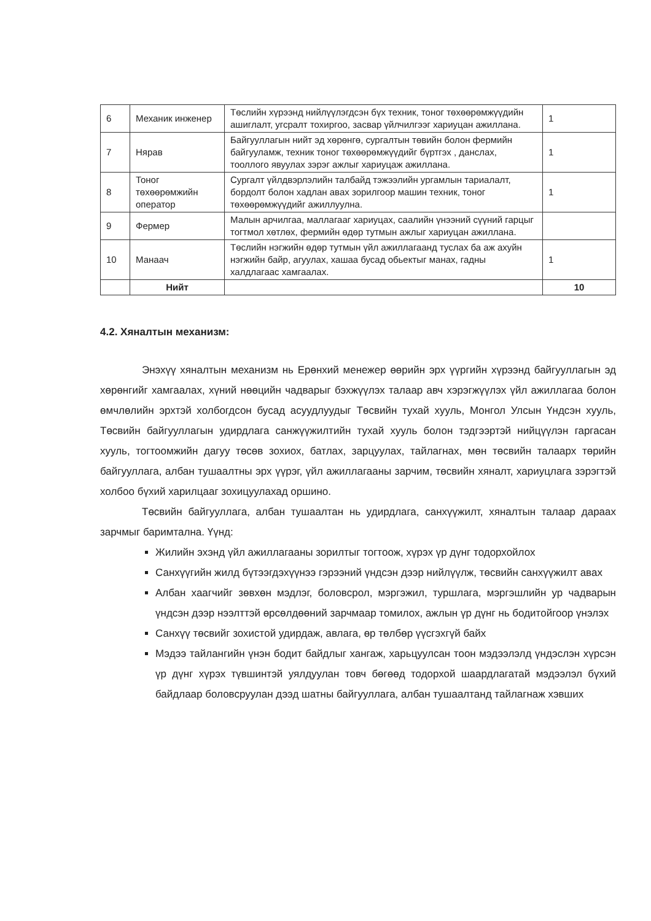| 6 | Механик инженер | Төслийн хүрээнд нийлүүлэгдсэн бүх техник, тоног төхөөрөмжүүдийн ашиглалт, угсралт тохиргоо, засвар үйлчилгээг хариуцан ажиллана. | 1 |
| 7 | Нярав | Байгууллагын нийт эд хөрөнгө, сургалтын төвийн болон фермийн байгууламж, техник тоног төхөөрөмжүүдийг бүртгэх , данслах, тооллого явуулах зэрэг ажлыг хариуцаж ажиллана. | 1 |
| 8 | Тоног төхөөрөмжийн оператор | Сургалт үйлдвэрлэлийн талбайд тэжээлийн ургамлын тариалалт, бордолт болон хадлан авах зорилгоор машин техник, тоног төхөөрөмжүүдийг ажиллуулна. | 1 |
| 9 | Фермер | Малын арчилгаа, маллагааг хариуцах, саалийн үнээний сүүний гарцыг тогтмол хөтлөх, фермийн өдөр тутмын ажлыг хариуцан ажиллана. | |
| 10 | Манаач | Төслийн нэгжийн өдөр тутмын үйл ажиллагаанд туслах ба аж ахуйн нэгжийн байр, агуулах, хашаа бусад обьектыг манах, гадны халдлагаас хамгаалах. | 1 |
| | Нийт | | 10 |
4.2. Хяналтын механизм:
Энэхүү хяналтын механизм нь Ерөнхий менежер өөрийн эрх үүргийн хүрээнд байгууллагын эд хөрөнгийг хамгаалах, хүний нөөцийн чадварыг бэхжүүлэх талаар авч хэрэгжүүлэх үйл ажиллагаа болон өмчлөлийн эрхтэй холбогдсон бусад асуудлуудыг Төсвийн тухай хууль, Монгол Улсын Үндсэн хууль, Төсвийн байгууллагын удирдлага санжүүжилтийн тухай хууль болон тэдгээртэй нийцүүлэн гаргасан хууль, тогтоомжийн дагуу төсөв зохиох, батлах, зарцуулах, тайлагнах, мөн төсвийн талаарх төрийн байгууллага, албан тушаалтны эрх үүрэг, үйл ажиллагааны зарчим, төсвийн хяналт, хариуцлага зэрэгтэй холбоо бүхий харилцааг зохицуулахад оршино.
Төсвийн байгууллага, албан тушаалтан нь удирдлага, санхүүжилт, хяналтын талаар дараах зарчмыг баримтална. Үүнд:
Жилийн эхэнд үйл ажиллагааны зорилтыг тогтоож, хүрэх үр дүнг тодорхойлох
Санхүүгийн жилд бүтээгдэхүүнээ гэрээний үндсэн дээр нийлүүлж, төсвийн санхүүжилт авах
Албан хаагчийг зөвхөн мэдлэг, боловсрол, мэргэжил, туршлага, мэргэшлийн ур чадварын үндсэн дээр нээлттэй өрсөлдөөний зарчмаар томилох, ажлын үр дүнг нь бодитойгоор үнэлэх
Санхүү төсвийг зохистой удирдаж, авлага, өр төлбөр үүсгэхгүй байх
Мэдээ тайлангийн үнэн бодит байдлыг хангаж, харьцуулсан тоон мэдээлэлд үндэслэн хүрсэн үр дүнг хүрэх түвшинтэй уялдуулан товч бөгөөд тодорхой шаардлагатай мэдээлэл бүхий байдлаар боловсруулан дээд шатны байгууллага, албан тушаалтанд тайлагнаж хэвших